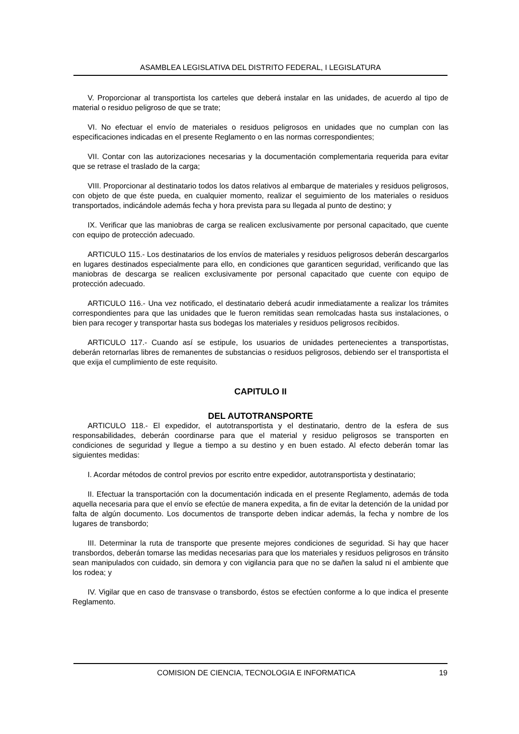ASAMBLEA LEGISLATIVA DEL DISTRITO FEDERAL, I LEGISLATURA
V. Proporcionar al transportista los carteles que deberá instalar en las unidades, de acuerdo al tipo de material o residuo peligroso de que se trate;
VI. No efectuar el envío de materiales o residuos peligrosos en unidades que no cumplan con las especificaciones indicadas en el presente Reglamento o en las normas correspondientes;
VII. Contar con las autorizaciones necesarias y la documentación complementaria requerida para evitar que se retrase el traslado de la carga;
VIII. Proporcionar al destinatario todos los datos relativos al embarque de materiales y residuos peligrosos, con objeto de que éste pueda, en cualquier momento, realizar el seguimiento de los materiales o residuos transportados, indicándole además fecha y hora prevista para su llegada al punto de destino; y
IX. Verificar que las maniobras de carga se realicen exclusivamente por personal capacitado, que cuente con equipo de protección adecuado.
ARTICULO 115.- Los destinatarios de los envíos de materiales y residuos peligrosos deberán descargarlos en lugares destinados especialmente para ello, en condiciones que garanticen seguridad, verificando que las maniobras de descarga se realicen exclusivamente por personal capacitado que cuente con equipo de protección adecuado.
ARTICULO 116.- Una vez notificado, el destinatario deberá acudir inmediatamente a realizar los trámites correspondientes para que las unidades que le fueron remitidas sean remolcadas hasta sus instalaciones, o bien para recoger y transportar hasta sus bodegas los materiales y residuos peligrosos recibidos.
ARTICULO 117.- Cuando así se estipule, los usuarios de unidades pertenecientes a transportistas, deberán retornarlas libres de remanentes de substancias o residuos peligrosos, debiendo ser el transportista el que exija el cumplimiento de este requisito.
CAPITULO II
DEL AUTOTRANSPORTE
ARTICULO 118.- El expedidor, el autotransportista y el destinatario, dentro de la esfera de sus responsabilidades, deberán coordinarse para que el material y residuo peligrosos se transporten en condiciones de seguridad y llegue a tiempo a su destino y en buen estado. Al efecto deberán tomar las siguientes medidas:
I. Acordar métodos de control previos por escrito entre expedidor, autotransportista y destinatario;
II. Efectuar la transportación con la documentación indicada en el presente Reglamento, además de toda aquella necesaria para que el envío se efectúe de manera expedita, a fin de evitar la detención de la unidad por falta de algún documento. Los documentos de transporte deben indicar además, la fecha y nombre de los lugares de transbordo;
III. Determinar la ruta de transporte que presente mejores condiciones de seguridad. Si hay que hacer transbordos, deberán tomarse las medidas necesarias para que los materiales y residuos peligrosos en tránsito sean manipulados con cuidado, sin demora y con vigilancia para que no se dañen la salud ni el ambiente que los rodea; y
IV. Vigilar que en caso de transvase o transbordo, éstos se efectúen conforme a lo que indica el presente Reglamento.
COMISION DE CIENCIA, TECNOLOGIA E INFORMATICA 19